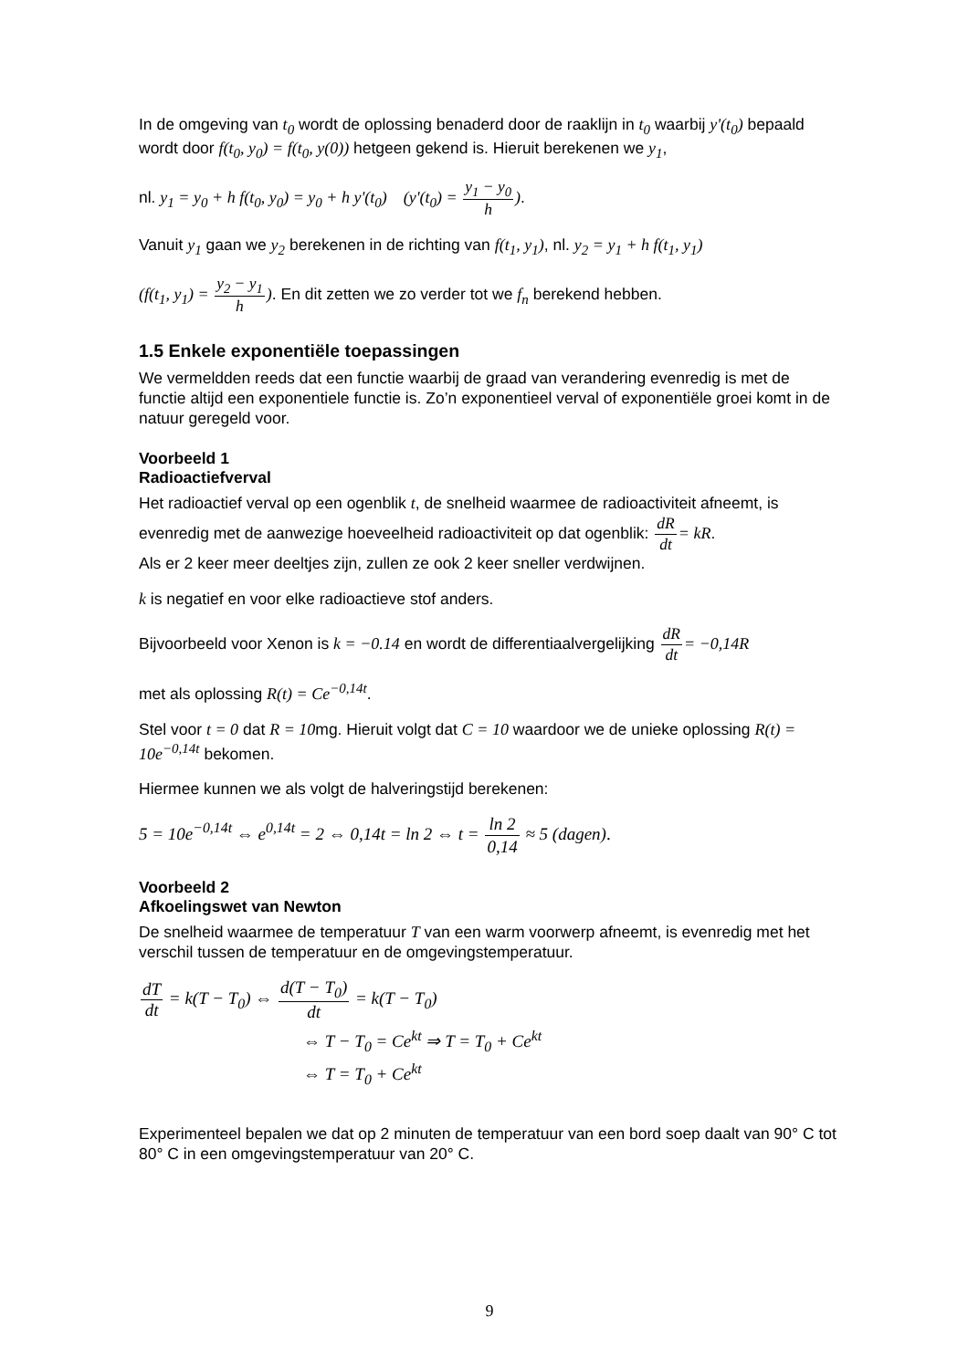In de omgeving van t<sub>0</sub> wordt de oplossing benaderd door de raaklijn in t<sub>0</sub> waarbij y'(t<sub>0</sub>) bepaald wordt door f(t<sub>0</sub>, y<sub>0</sub>) = f(t<sub>0</sub>, y(0)) hetgeen gekend is. Hieruit berekenen we y<sub>1</sub>,
nl. y<sub>1</sub> = y<sub>0</sub> + h f(t<sub>0</sub>, y<sub>0</sub>) = y<sub>0</sub> + h y'(t<sub>0</sub>) (y'(t<sub>0</sub>) = y<sub>1</sub> − y<sub>0</sub> h).
Vanuit y<sub>1</sub> gaan we y<sub>2</sub> berekenen in de richting van f(t<sub>1</sub>, y<sub>1</sub>), nl. y<sub>2</sub> = y<sub>1</sub> + h f(t<sub>1</sub>, y<sub>1</sub>)
(f(t<sub>1</sub>, y<sub>1</sub>) = y<sub>2</sub> − y<sub>1</sub> h). En dit zetten we zo verder tot we f<sub>n</sub> berekend hebben.
1.5 Enkele exponentiële toepassingen
We vermeldden reeds dat een functie waarbij de graad van verandering evenredig is met de functie altijd een exponentiele functie is. Zo’n exponentieel verval of exponentiële groei komt in de natuur geregeld voor.
Voorbeeld 1
Radioactiefverval
Het radioactief verval op een ogenblik t, de snelheid waarmee de radioactiviteit afneemt, is evenredig met de aanwezige hoeveelheid radioactiviteit op dat ogenblik: dR dt= kR.
Als er 2 keer meer deeltjes zijn, zullen ze ook 2 keer sneller verdwijnen.
k is negatief en voor elke radioactieve stof anders.
Bijvoorbeeld voor Xenon is k = −0.14 en wordt de differentiaalvergelijking dR dt= −0,14R
met als oplossing R(t) = Ce<sup>−0,14t</sup>.
Stel voor t = 0 dat R = 10mg. Hieruit volgt dat C = 10 waardoor we de unieke oplossing R(t) = 10e<sup>−0,14t</sup> bekomen.
Hiermee kunnen we als volgt de halveringstijd berekenen:
5 = 10e<sup>−0,14t</sup> ⇔ e<sup>0,14t</sup> = 2 ⇔ 0,14t = ln 2 ⇔ t = ln 2 0,14 ≈ 5 (dagen).
Voorbeeld 2
Afkoelingswet van Newton
De snelheid waarmee de temperatuur T van een warm voorwerp afneemt, is evenredig met het verschil tussen de temperatuur en de omgevingstemperatuur.
dT dt = k(T − T<sub>0</sub>) ⇔ d(T − T<sub>0</sub>) dt = k(T − T<sub>0</sub>)
⇔ T − T<sub>0</sub> = Ce<sup>kt</sup> ⇒ T = T<sub>0</sub> + Ce<sup>kt</sup>
⇔ T = T<sub>0</sub> + Ce<sup>kt</sup>
Experimenteel bepalen we dat op 2 minuten de temperatuur van een bord soep daalt van 90° C tot 80° C in een omgevingstemperatuur van 20° C.
9